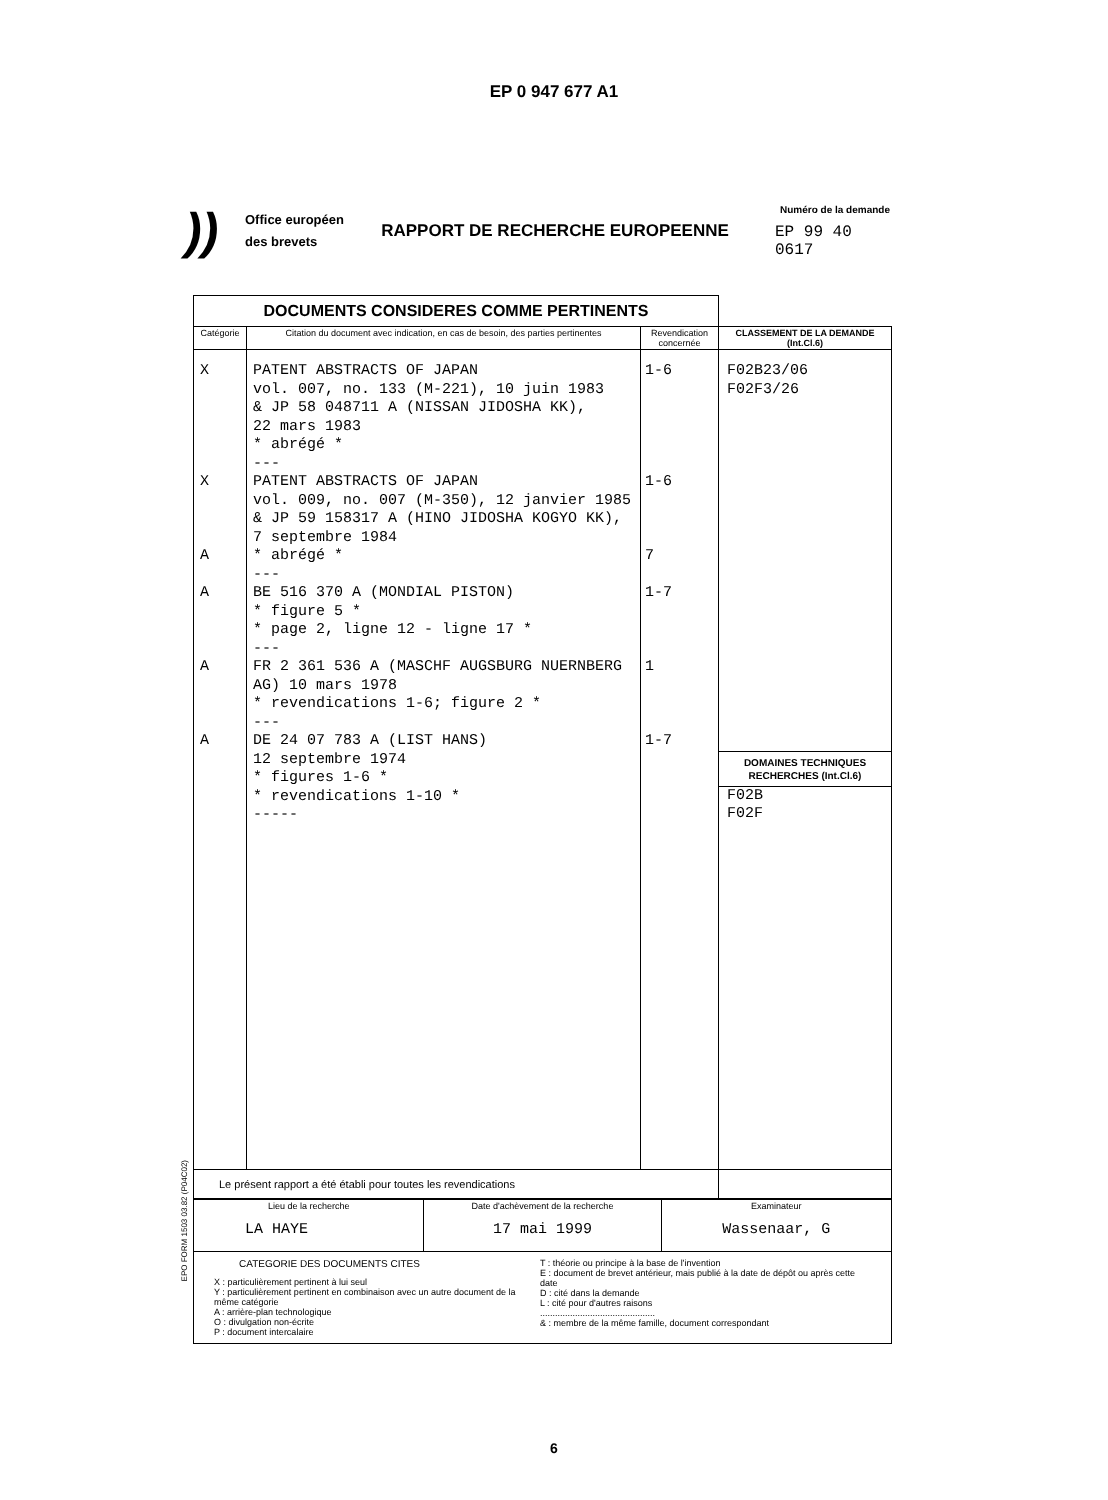EP 0 947 677 A1
))
Office européen des brevets
RAPPORT DE RECHERCHE EUROPEENNE
Numéro de la demande
EP 99 40 0617
| DOCUMENTS CONSIDERES COMME PERTINENTS | | | |
| Catégorie | Citation du document avec indication, en cas de besoin, des parties pertinentes | Revendication concernée | CLASSEMENT DE LA DEMANDE (Int.Cl.6) |
| X X A A A A | PATENT ABSTRACTS OF JAPAN vol. 007, no. 133 (M-221), 10 juin 1983 & JP 58 048711 A (NISSAN JIDOSHA KK), 22 mars 1983 * abrégé * --- PATENT ABSTRACTS OF JAPAN vol. 009, no. 007 (M-350), 12 janvier 1985 & JP 59 158317 A (HINO JIDOSHA KOGYO KK), 7 septembre 1984 * abrégé * --- BE 516 370 A (MONDIAL PISTON) * figure 5 * * page 2, ligne 12 - ligne 17 * --- FR 2 361 536 A (MASCHF AUGSBURG NUERNBERG AG) 10 mars 1978 * revendications 1-6; figure 2 * --- DE 24 07 783 A (LIST HANS) 12 septembre 1974 * figures 1-6 * * revendications 1-10 * ----- | 1-6 1-6 7 1-7 1 1-7 | F02B23/06 F02F3/26 DOMAINES TECHNIQUES RECHERCHES (Int.Cl.6) F02B F02F |
| Le présent rapport a été établi pour toutes les revendications | | | |
| Lieu de la recherche LA HAYE | Date d'achèvement de la recherche 17 mai 1999 | Examinateur Wassenaar, G |
| CATEGORIE DES DOCUMENTS CITES X : particulièrement pertinent à lui seul Y : particulièrement pertinent en combinaison avec un autre document de la même catégorie A : arrière-plan technologique O : divulgation non-écrite P : document intercalaire T : théorie ou principe à la base de l'invention E : document de brevet antérieur, mais publié à la date de dépôt ou après cette date D : cité dans la demande L : cité pour d'autres raisons .............................................. & : membre de la même famille, document correspondant | | |
EPO FORM 1503 03.82 (P04C02)
6